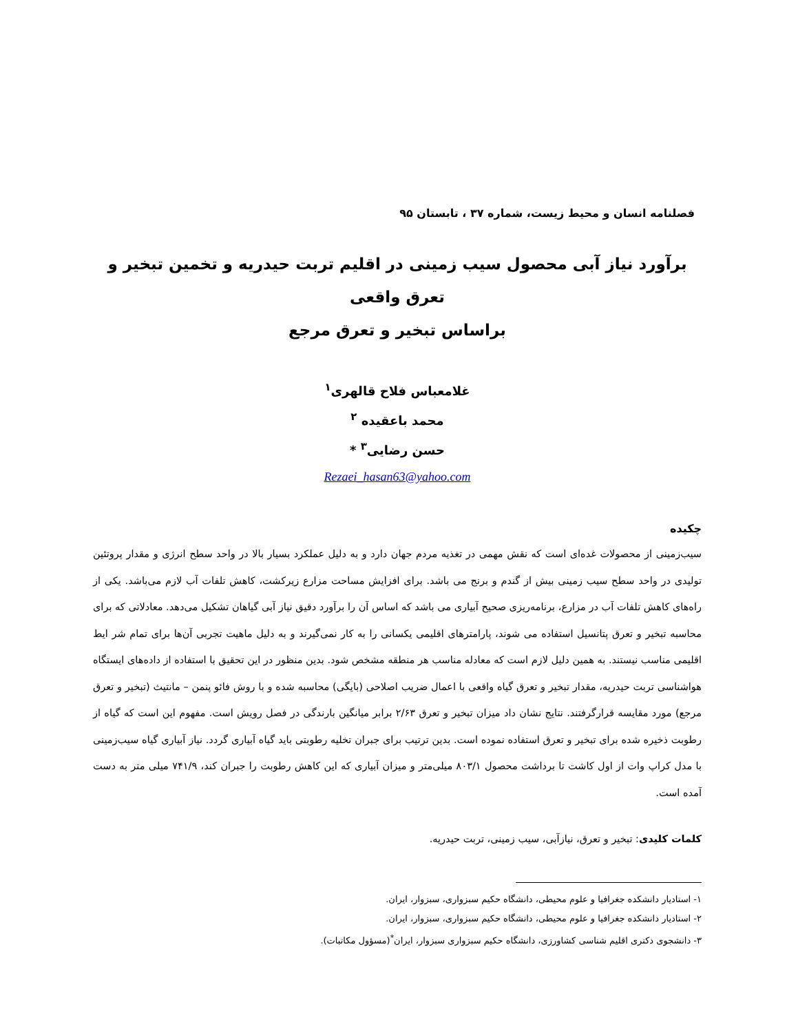فصلنامه انسان و محیط زیست، شماره ۳۷ ، تابستان ۹۵
برآورد نیاز آبی محصول سیب زمینی در اقلیم تربت حیدریه و تخمین تبخیر و تعرق واقعی
براساس تبخیر و تعرق مرجع
غلامعباس فلاح قالهری<sup>۱</sup>
محمد باعقیده <sup>۲</sup>
حسن رضایی<sup>۳</sup> *
Rezaei_hasan63@yahoo.com
چکیده
سیب‌زمینی از محصولات غده‌ای است که نقش مهمی در تغذیه مردم جهان دارد و به دلیل عملکرد بسیار بالا در واحد سطح انرژی و مقدار پروتئین تولیدی در واحد سطح سیب زمینی بیش از گندم و برنج می باشد. برای افزایش مساحت مزارع زیرکشت، کاهش تلفات آب لازم می‌باشد. یکی از راه‌های کاهش تلفات آب در مزارع، برنامه‌ریزی صحیح آبیاری می باشد که اساس آن را برآورد دقیق نیاز آبی گیاهان تشکیل می‌دهد. معادلاتی که برای محاسبه تبخیر و تعرق پتانسیل استفاده می شوند، پارامترهای اقلیمی یکسانی را به کار نمی‌گیرند و به دلیل ماهیت تجربی آن‌ها برای تمام شر ایط اقلیمی مناسب نیستند. به همین دلیل لازم است که معادله مناسب هر منطقه مشخص شود. بدین منظور در این تحقیق با استفاده از داده‌های ایستگاه هواشناسی تربت حیدریه، مقدار تبخیر و تعرق گیاه واقعی با اعمال ضریب اصلاحی (بایگی) محاسبه شده و با روش فائو پنمن – مانتیث (تبخیر و تعرق مرجع) مورد مقایسه قرارگرفتند. نتایج نشان داد میزان تبخیر و تعرق ۲/۶۳ برابر میانگین بارندگی در فصل رویش است. مفهوم این است که گیاه از رطوبت ذخیره شده برای تبخیر و تعرق استفاده نموده است. بدین ترتیب برای جبران تخلیه رطوبتی باید گیاه آبیاری گردد. نیاز آبیاری گیاه سیب‌زمینی با مدل کراپ وات از اول کاشت تا برداشت محصول ۸۰۳/۱ میلی‌متر و میزان آبیاری که این کاهش رطوبت را جبران کند، ۷۴۱/۹ میلی متر به دست آمده است.
کلمات کلیدی: تبخیر و تعرق، نیازآبی، سیب زمینی، تربت حیدریه.
۱- استادیار دانشکده جغرافیا و علوم محیطی، دانشگاه حکیم سبزواری، سبزوار، ایران.
۲- استادیار دانشکده جغرافیا و علوم محیطی، دانشگاه حکیم سبزواری، سبزوار، ایران.
۳- دانشجوی دکتری اقلیم شناسی کشاورزی، دانشگاه حکیم سبزواری سبزوار، ایران<sup>*</sup>(مسؤول مکاتبات).